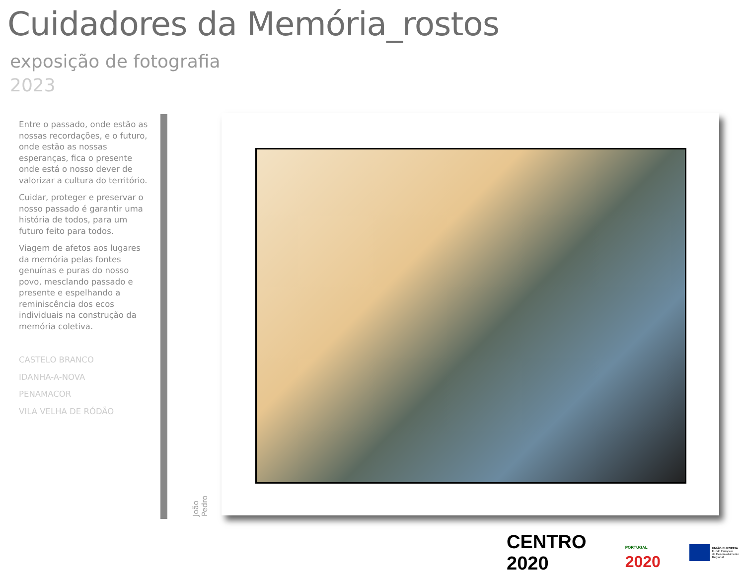Cuidadores da Memória_rostos
exposição de fotografia
2023
Entre o passado, onde estão as nossas recordações, e o futuro, onde estão as nossas esperanças, fica o presente onde está o nosso dever de valorizar a cultura do território.
Cuidar, proteger e preservar o nosso passado é garantir uma história de todos, para um futuro feito para todos.
Viagem de afetos aos lugares da memória pelas fontes genuínas e puras do nosso povo, mesclando passado e presente e espelhando a reminiscência dos ecos individuais na construção da memória coletiva.
CASTELO BRANCO
IDANHA-A-NOVA
PENAMACOR
VILA VELHA DE RÓDÃO
João Pedro
CENTRO 2020
PORTUGAL 2020
UNIÃO EUROPEIA
Fundo Europeu
de Desenvolvimento Regional